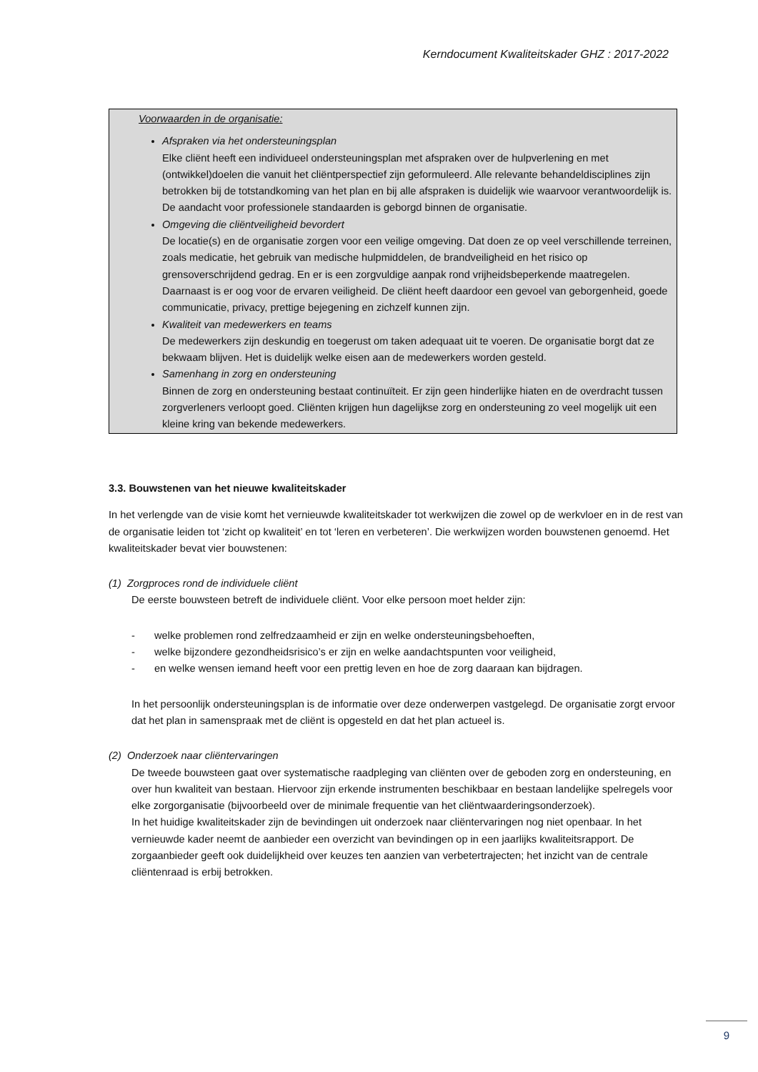Kerndocument Kwaliteitskader GHZ : 2017-2022
Voorwaarden in de organisatie:
Afspraken via het ondersteuningsplan
Elke cliënt heeft een individueel ondersteuningsplan met afspraken over de hulpverlening en met (ontwikkel)doelen die vanuit het cliëntperspectief zijn geformuleerd. Alle relevante behandeldisciplines zijn betrokken bij de totstandkoming van het plan en bij alle afspraken is duidelijk wie waarvoor verantwoordelijk is. De aandacht voor professionele standaarden is geborgd binnen de organisatie.
Omgeving die cliëntveiligheid bevordert
De locatie(s) en de organisatie zorgen voor een veilige omgeving. Dat doen ze op veel verschillende terreinen, zoals medicatie, het gebruik van medische hulpmiddelen, de brandveiligheid en het risico op grensoverschrijdend gedrag. En er is een zorgvuldige aanpak rond vrijheidsbeperkende maatregelen. Daarnaast is er oog voor de ervaren veiligheid. De cliënt heeft daardoor een gevoel van geborgenheid, goede communicatie, privacy, prettige bejegening en zichzelf kunnen zijn.
Kwaliteit van medewerkers en teams
De medewerkers zijn deskundig en toegerust om taken adequaat uit te voeren. De organisatie borgt dat ze bekwaam blijven. Het is duidelijk welke eisen aan de medewerkers worden gesteld.
Samenhang in zorg en ondersteuning
Binnen de zorg en ondersteuning bestaat continuïteit. Er zijn geen hinderlijke hiaten en de overdracht tussen zorgverleners verloopt goed. Cliënten krijgen hun dagelijkse zorg en ondersteuning zo veel mogelijk uit een kleine kring van bekende medewerkers.
3.3. Bouwstenen van het nieuwe kwaliteitskader
In het verlengde van de visie komt het vernieuwde kwaliteitskader tot werkwijzen die zowel op de werkvloer en in de rest van de organisatie leiden tot ‘zicht op kwaliteit’ en tot ‘leren en verbeteren’. Die werkwijzen worden bouwstenen genoemd. Het kwaliteitskader bevat vier bouwstenen:
(1) Zorgproces rond de individuele cliënt
De eerste bouwsteen betreft de individuele cliënt. Voor elke persoon moet helder zijn:
- welke problemen rond zelfredzaamheid er zijn en welke ondersteuningsbehoeften,
- welke bijzondere gezondheidsrisico’s er zijn en welke aandachtspunten voor veiligheid,
- en welke wensen iemand heeft voor een prettig leven en hoe de zorg daaraan kan bijdragen.
In het persoonlijk ondersteuningsplan is de informatie over deze onderwerpen vastgelegd. De organisatie zorgt ervoor dat het plan in samenspraak met de cliënt is opgesteld en dat het plan actueel is.
(2) Onderzoek naar cliëntervaringen
De tweede bouwsteen gaat over systematische raadpleging van cliënten over de geboden zorg en ondersteuning, en over hun kwaliteit van bestaan. Hiervoor zijn erkende instrumenten beschikbaar en bestaan landelijke spelregels voor elke zorgorganisatie (bijvoorbeeld over de minimale frequentie van het cliëntwaarderingsonderzoek).
In het huidige kwaliteitskader zijn de bevindingen uit onderzoek naar cliëntervaringen nog niet openbaar. In het vernieuwde kader neemt de aanbieder een overzicht van bevindingen op in een jaarlijks kwaliteitsrapport. De zorgaanbieder geeft ook duidelijkheid over keuzes ten aanzien van verbetertrajecten; het inzicht van de centrale cliëntenraad is erbij betrokken.
9